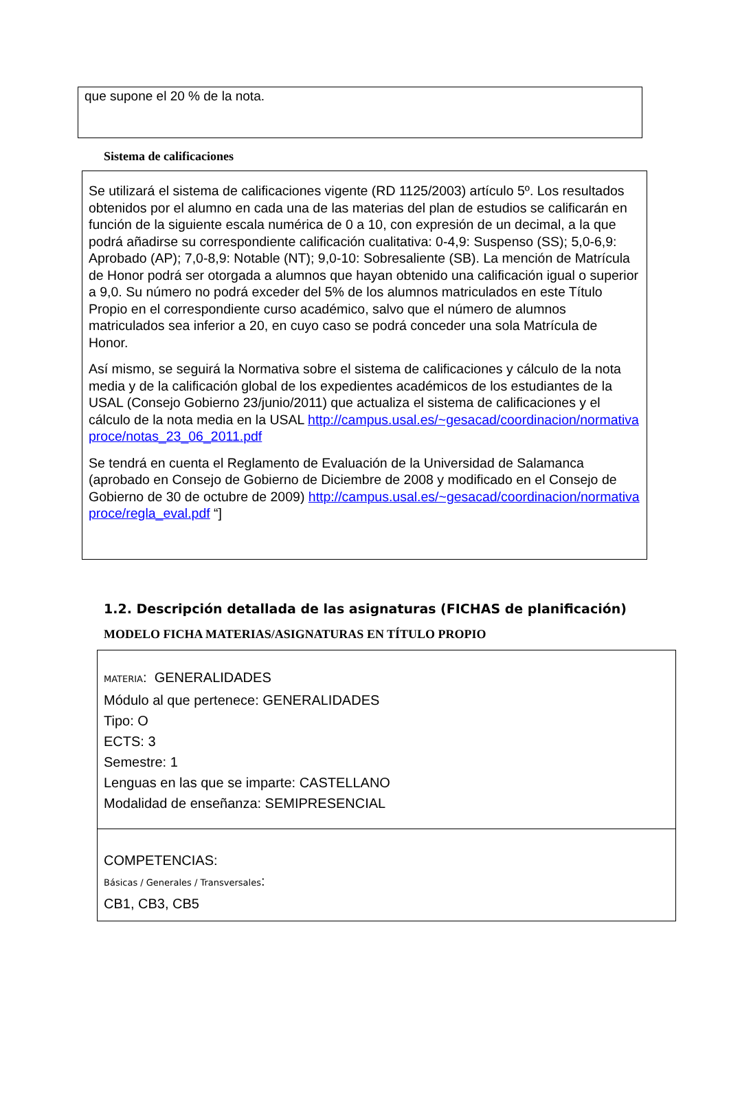que supone el 20 % de la nota.
Sistema de calificaciones
Se utilizará el sistema de calificaciones vigente (RD 1125/2003) artículo 5º. Los resultados obtenidos por el alumno en cada una de las materias del plan de estudios se calificarán en función de la siguiente escala numérica de 0 a 10, con expresión de un decimal, a la que podrá añadirse su correspondiente calificación cualitativa: 0-4,9: Suspenso (SS); 5,0-6,9: Aprobado (AP); 7,0-8,9: Notable (NT); 9,0-10: Sobresaliente (SB). La mención de Matrícula de Honor podrá ser otorgada a alumnos que hayan obtenido una calificación igual o superior a 9,0. Su número no podrá exceder del 5% de los alumnos matriculados en este Título Propio en el correspondiente curso académico, salvo que el número de alumnos matriculados sea inferior a 20, en cuyo caso se podrá conceder una sola Matrícula de Honor.
Así mismo, se seguirá la Normativa sobre el sistema de calificaciones y cálculo de la nota media y de la calificación global de los expedientes académicos de los estudiantes de la USAL (Consejo Gobierno 23/junio/2011) que actualiza el sistema de calificaciones y el cálculo de la nota media en la USAL http://campus.usal.es/~gesacad/coordinacion/normativaproce/notas_23_06_2011.pdf
Se tendrá en cuenta el Reglamento de Evaluación de la Universidad de Salamanca (aprobado en Consejo de Gobierno de Diciembre de 2008 y modificado en el Consejo de Gobierno de 30 de octubre de 2009) http://campus.usal.es/~gesacad/coordinacion/normativaproce/regla_eval.pdf “]
1.2. Descripción detallada de las asignaturas (FICHAS de planificación)
MODELO FICHA MATERIAS/ASIGNATURAS EN TÍTULO PROPIO
| MATERIA : GENERALIDADES Módulo al que pertenece: GENERALIDADES Tipo: O ECTS: 3 Semestre: 1 Lenguas en las que se imparte: CASTELLANO Modalidad de enseñanza: SEMIPRESENCIAL |
| COMPETENCIAS: Básicas / Generales / Transversales : CB1, CB3, CB5 |